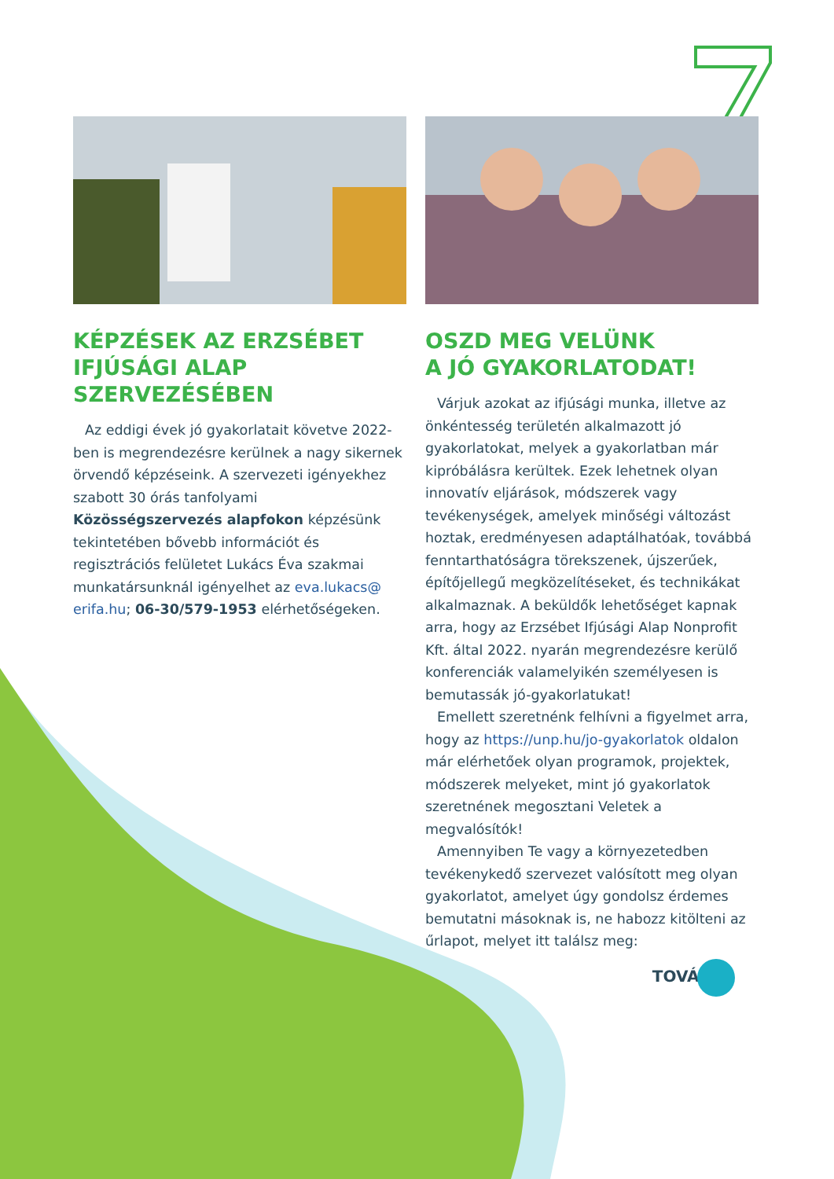KÉPZÉSEK AZ ERZSÉBET IFJÚSÁGI ALAP SZERVEZÉSÉBEN
Az eddigi évek jó gyakorlatait követve 2022-ben is megrendezésre kerülnek a nagy sikernek örvendő képzéseink. A szervezeti igényekhez szabott 30 órás tanfolyami Közösségszervezés alapfokon képzésünk tekintetében bővebb információt és regisztrációs felületet Lukács Éva szakmai munkatársunknál igényelhet az eva.lukacs@ erifa.hu; 06-30/579-1953 elérhetőségeken.
OSZD MEG VELÜNK
A JÓ GYAKORLATODAT!
Várjuk azokat az ifjúsági munka, illetve az önkéntesség területén alkalmazott jó gyakorlatokat, melyek a gyakorlatban már kipróbálásra kerültek. Ezek lehetnek olyan innovatív eljárások, módszerek vagy tevékenységek, amelyek minőségi változást hoztak, eredményesen adaptálhatóak, továbbá fenntarthatóságra törekszenek, újszerűek, építőjellegű megközelítéseket, és technikákat alkalmaznak. A beküldők lehetőséget kapnak arra, hogy az Erzsébet Ifjúsági Alap Nonprofit Kft. által 2022. nyarán megrendezésre kerülő konferenciák valamelyikén személyesen is bemutassák jó-gyakorlatukat!
Emellett szeretnénk felhívni a figyelmet arra, hogy az https://unp.hu/jo-gyakorlatok oldalon már elérhetőek olyan programok, projektek, módszerek melyeket, mint jó gyakorlatok szeretnének megosztani Veletek a megvalósítók!
Amennyiben Te vagy a környezetedben tevékenykedő szervezet valósított meg olyan gyakorlatot, amelyet úgy gondolsz érdemes bemutatni másoknak is, ne habozz kitölteni az űrlapot, melyet itt találsz meg:
TOVÁBB